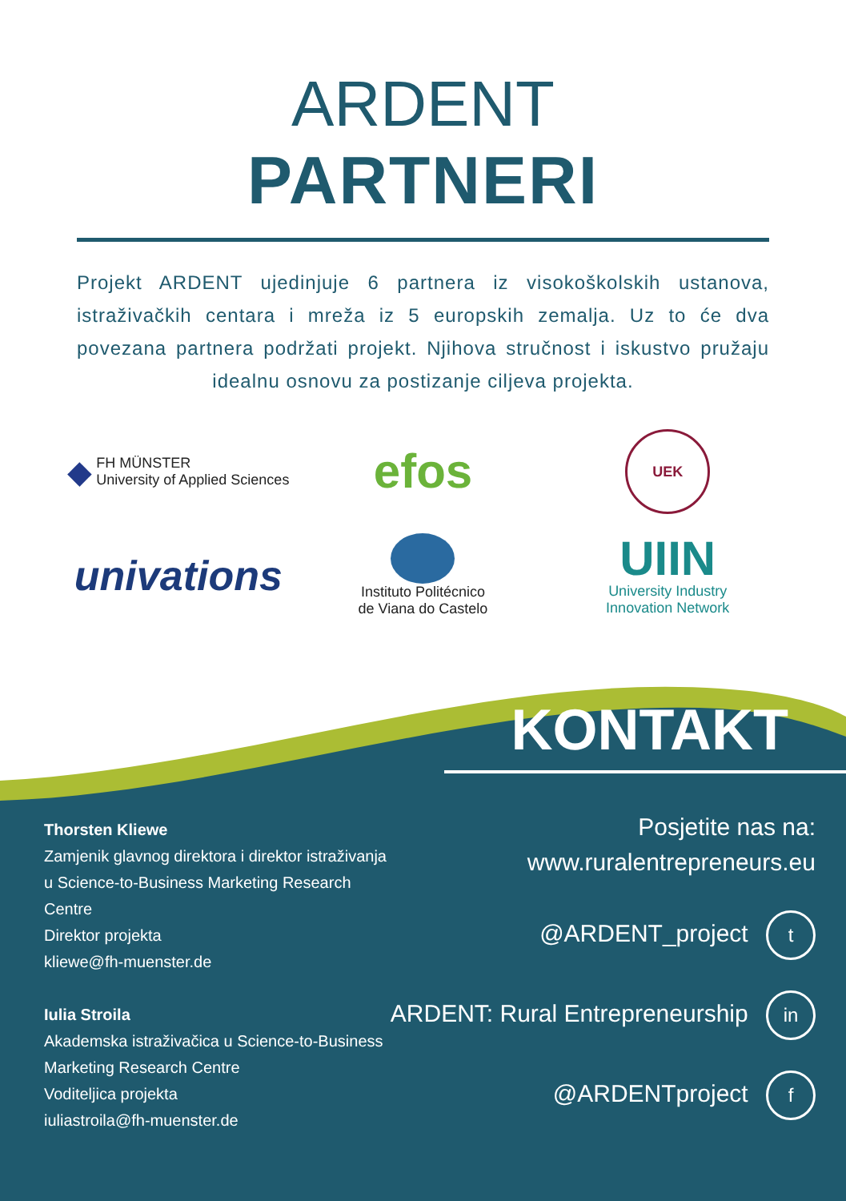ARDENT
PARTNERI
Projekt ARDENT ujedinjuje 6 partnera iz visokoškolskih ustanova, istraživačkih centara i mreža iz 5 europskih zemalja. Uz to će dva povezana partnera podržati projekt. Njihova stručnost i iskustvo pružaju idealnu osnovu za postizanje ciljeva projekta.
◆ FH MÜNSTER
University of Applied Sciences
efos
UEK
univations
Instituto Politécnico
de Viana do Castelo
UIIN
University Industry
Innovation Network
Thorsten Kliewe
Zamjenik glavnog direktora i direktor istraživanja u Science-to-Business Marketing Research Centre
Direktor projekta
kliewe@fh-muenster.de
Iulia Stroila
Akademska istraživačica u Science-to-Business Marketing Research Centre
Voditeljica projekta
iuliastroila@fh-muenster.de
KONTAKT
Posjetite nas na:
www.ruralentrepreneurs.eu
@ARDENT_project t
ARDENT: Rural Entrepreneurship in
@ARDENTproject f